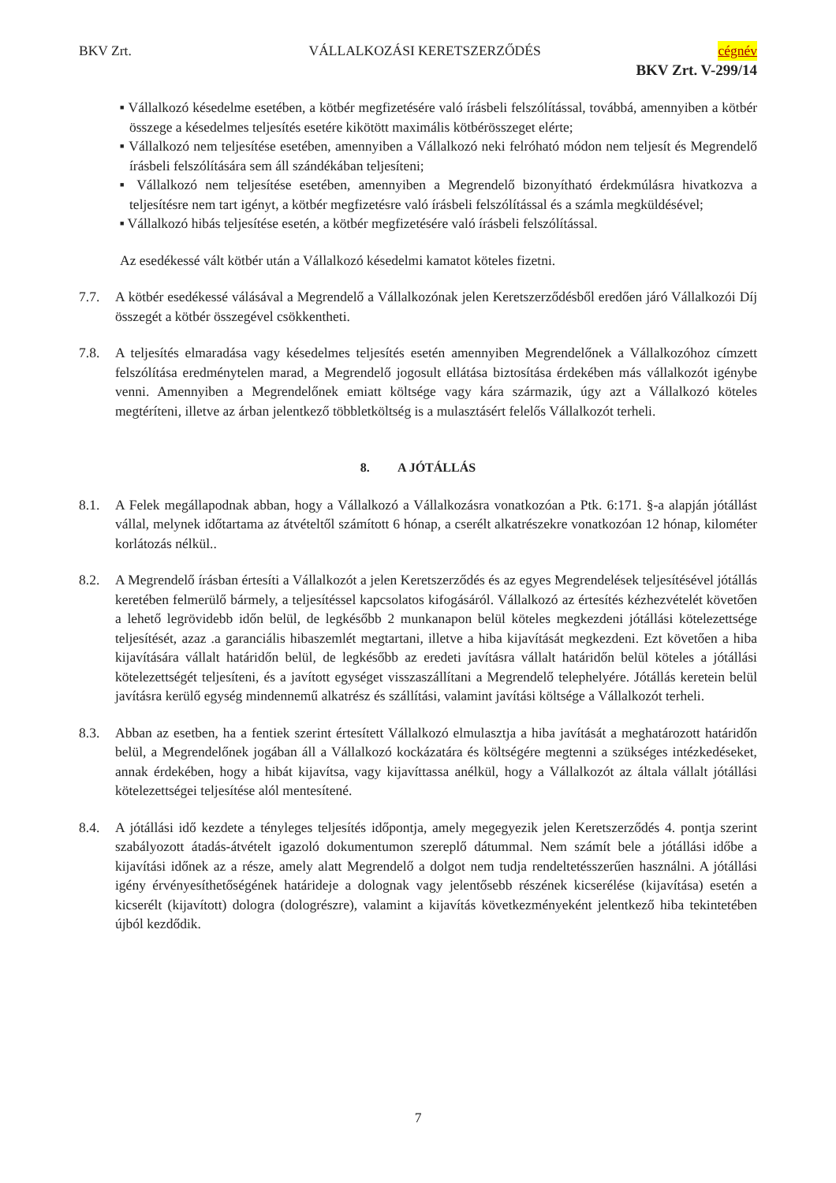BKV Zrt. VÁLLALKOZÁSI KERETSZERZŐDÉS cégnév
BKV Zrt. V-299/14
■ Vállalkozó késedelme esetében, a kötbér megfizetésére való írásbeli felszólítással, továbbá, amennyiben a kötbér összege a késedelmes teljesítés esetére kikötött maximális kötbérösszeget elérte;
■ Vállalkozó nem teljesítése esetében, amennyiben a Vállalkozó neki felróható módon nem teljesít és Megrendelő írásbeli felszólítására sem áll szándékában teljesíteni;
■ Vállalkozó nem teljesítése esetében, amennyiben a Megrendelő bizonyítható érdekmúlásra hivatkozva a teljesítésre nem tart igényt, a kötbér megfizetésre való írásbeli felszólítással és a számla megküldésével;
■ Vállalkozó hibás teljesítése esetén, a kötbér megfizetésére való írásbeli felszólítással.
Az esedékessé vált kötbér után a Vállalkozó késedelmi kamatot köteles fizetni.
7.7. A kötbér esedékessé válásával a Megrendelő a Vállalkozónak jelen Keretszerződésből eredően járó Vállalkozói Díj összegét a kötbér összegével csökkentheti.
7.8. A teljesítés elmaradása vagy késedelmes teljesítés esetén amennyiben Megrendelőnek a Vállalkozóhoz címzett felszólítása eredménytelen marad, a Megrendelő jogosult ellátása biztosítása érdekében más vállalkozót igénybe venni. Amennyiben a Megrendelőnek emiatt költsége vagy kára származik, úgy azt a Vállalkozó köteles megtéríteni, illetve az árban jelentkező többletköltség is a mulasztásért felelős Vállalkozót terheli.
8. A JÓTÁLLÁS
8.1. A Felek megállapodnak abban, hogy a Vállalkozó a Vállalkozásra vonatkozóan a Ptk. 6:171. §-a alapján jótállást vállal, melynek időtartama az átvételtől számított 6 hónap, a cserélt alkatrészekre vonatkozóan 12 hónap, kilométer korlátozás nélkül..
8.2. A Megrendelő írásban értesíti a Vállalkozót a jelen Keretszerződés és az egyes Megrendelések teljesítésével jótállás keretében felmerülő bármely, a teljesítéssel kapcsolatos kifogásáról. Vállalkozó az értesítés kézhezvételét követően a lehető legrövidebb időn belül, de legkésőbb 2 munkanapon belül köteles megkezdeni jótállási kötelezettsége teljesítését, azaz .a garanciális hibaszemlét megtartani, illetve a hiba kijavítását megkezdeni. Ezt követően a hiba kijavítására vállalt határidőn belül, de legkésőbb az eredeti javításra vállalt határidőn belül köteles a jótállási kötelezettségét teljesíteni, és a javított egységet visszaszállítani a Megrendelő telephelyére. Jótállás keretein belül javításra kerülő egység mindennemű alkatrész és szállítási, valamint javítási költsége a Vállalkozót terheli.
8.3. Abban az esetben, ha a fentiek szerint értesített Vállalkozó elmulasztja a hiba javítását a meghatározott határidőn belül, a Megrendelőnek jogában áll a Vállalkozó kockázatára és költségére megtenni a szükséges intézkedéseket, annak érdekében, hogy a hibát kijavítsa, vagy kijavíttassa anélkül, hogy a Vállalkozót az általa vállalt jótállási kötelezettségei teljesítése alól mentesítené.
8.4. A jótállási idő kezdete a tényleges teljesítés időpontja, amely megegyezik jelen Keretszerződés 4. pontja szerint szabályozott átadás-átvételt igazoló dokumentumon szereplő dátummal. Nem számít bele a jótállási időbe a kijavítási időnek az a része, amely alatt Megrendelő a dolgot nem tudja rendeltetésszerűen használni. A jótállási igény érvényesíthetőségének határideje a dolognak vagy jelentősebb részének kicserélése (kijavítása) esetén a kicserélt (kijavított) dologra (dologrészre), valamint a kijavítás következményeként jelentkező hiba tekintetében újból kezdődik.
7